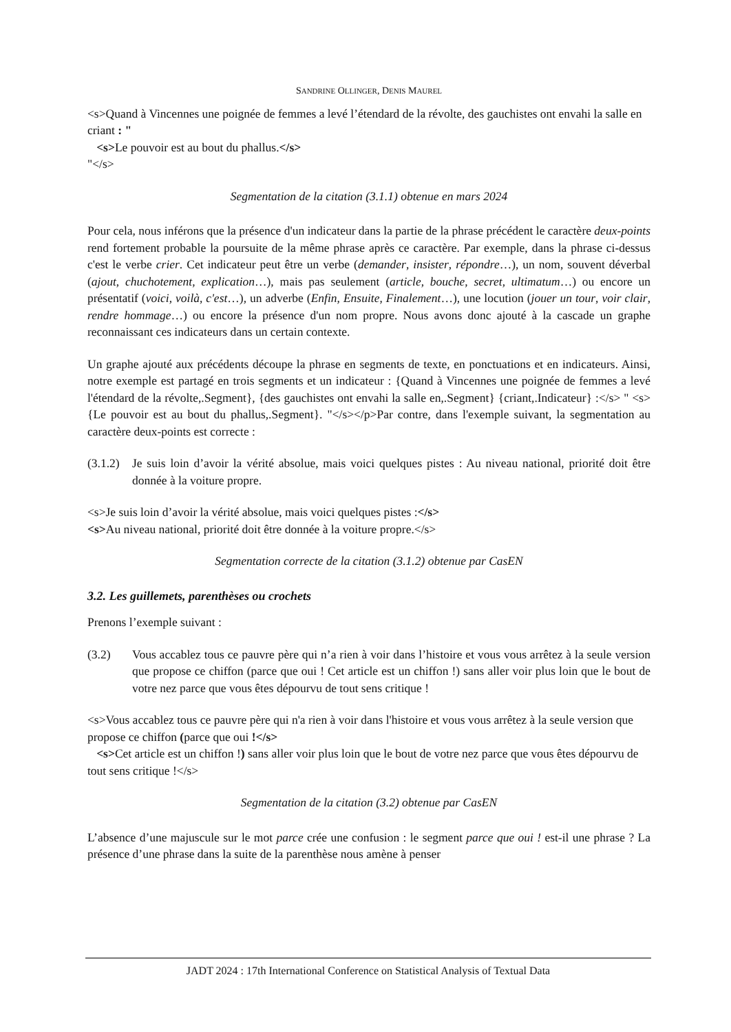SANDRINE OLLINGER, DENIS MAUREL
<s>Quand à Vincennes une poignée de femmes a levé l’étendard de la révolte, des gauchistes ont envahi la salle en criant : "
<s>Le pouvoir est au bout du phallus.</s>
"</s>
Segmentation de la citation (3.1.1) obtenue en mars 2024
Pour cela, nous inférons que la présence d'un indicateur dans la partie de la phrase précédent le caractère deux-points rend fortement probable la poursuite de la même phrase après ce caractère. Par exemple, dans la phrase ci-dessus c'est le verbe crier. Cet indicateur peut être un verbe (demander, insister, répondre…), un nom, souvent déverbal (ajout, chuchotement, explication…), mais pas seulement (article, bouche, secret, ultimatum…) ou encore un présentatif (voici, voilà, c'est…), un adverbe (Enfin, Ensuite, Finalement…), une locution (jouer un tour, voir clair, rendre hommage…) ou encore la présence d'un nom propre. Nous avons donc ajouté à la cascade un graphe reconnaissant ces indicateurs dans un certain contexte.
Un graphe ajouté aux précédents découpe la phrase en segments de texte, en ponctuations et en indicateurs. Ainsi, notre exemple est partagé en trois segments et un indicateur : {Quand à Vincennes une poignée de femmes a levé l'étendard de la révolte,.Segment}, {des gauchistes ont envahi la salle en,.Segment} {criant,.Indicateur} :</s> " <s>{Le pouvoir est au bout du phallus,.Segment}. "</s></p>Par contre, dans l'exemple suivant, la segmentation au caractère deux-points est correcte :
(3.1.2) Je suis loin d’avoir la vérité absolue, mais voici quelques pistes : Au niveau national, priorité doit être donnée à la voiture propre.
<s>Je suis loin d’avoir la vérité absolue, mais voici quelques pistes :</s>
<s>Au niveau national, priorité doit être donnée à la voiture propre.</s>
Segmentation correcte de la citation (3.1.2) obtenue par CasEN
3.2. Les guillemets, parenthèses ou crochets
Prenons l’exemple suivant :
(3.2) Vous accablez tous ce pauvre père qui n’a rien à voir dans l’histoire et vous vous arrêtez à la seule version que propose ce chiffon (parce que oui ! Cet article est un chiffon !) sans aller voir plus loin que le bout de votre nez parce que vous êtes dépourvu de tout sens critique !
<s>Vous accablez tous ce pauvre père qui n'a rien à voir dans l'histoire et vous vous arrêtez à la seule version que propose ce chiffon (parce que oui !</s>
<s>Cet article est un chiffon !) sans aller voir plus loin que le bout de votre nez parce que vous êtes dépourvu de tout sens critique !</s>
Segmentation de la citation (3.2) obtenue par CasEN
L’absence d’une majuscule sur le mot parce crée une confusion : le segment parce que oui ! est-il une phrase ? La présence d’une phrase dans la suite de la parenthèse nous amène à penser
JADT 2024 : 17th International Conference on Statistical Analysis of Textual Data